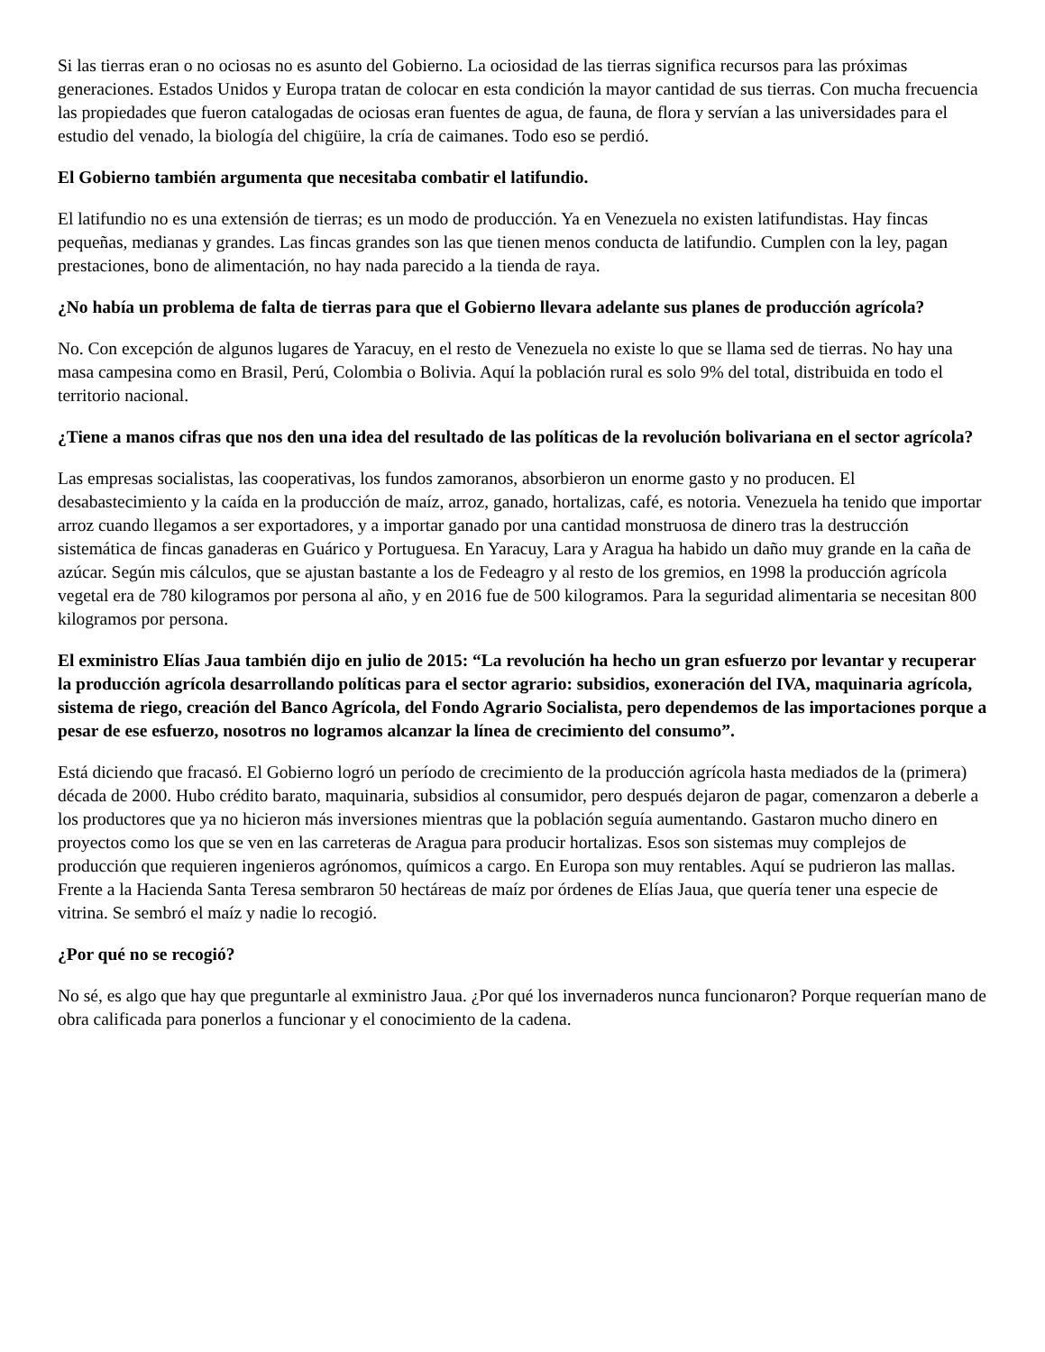Si las tierras eran o no ociosas no es asunto del Gobierno. La ociosidad de las tierras significa recursos para las próximas generaciones. Estados Unidos y Europa tratan de colocar en esta condición la mayor cantidad de sus tierras. Con mucha frecuencia las propiedades que fueron catalogadas de ociosas eran fuentes de agua, de fauna, de flora y servían a las universidades para el estudio del venado, la biología del chigüire, la cría de caimanes. Todo eso se perdió.
El Gobierno también argumenta que necesitaba combatir el latifundio.
El latifundio no es una extensión de tierras; es un modo de producción. Ya en Venezuela no existen latifundistas. Hay fincas pequeñas, medianas y grandes. Las fincas grandes son las que tienen menos conducta de latifundio. Cumplen con la ley, pagan prestaciones, bono de alimentación, no hay nada parecido a la tienda de raya.
¿No había un problema de falta de tierras para que el Gobierno llevara adelante sus planes de producción agrícola?
No. Con excepción de algunos lugares de Yaracuy, en el resto de Venezuela no existe lo que se llama sed de tierras. No hay una masa campesina como en Brasil, Perú, Colombia o Bolivia. Aquí la población rural es solo 9% del total, distribuida en todo el territorio nacional.
¿Tiene a manos cifras que nos den una idea del resultado de las políticas de la revolución bolivariana en el sector agrícola?
Las empresas socialistas, las cooperativas, los fundos zamoranos, absorbieron un enorme gasto y no producen. El desabastecimiento y la caída en la producción de maíz, arroz, ganado, hortalizas, café, es notoria. Venezuela ha tenido que importar arroz cuando llegamos a ser exportadores, y a importar ganado por una cantidad monstruosa de dinero tras la destrucción sistemática de fincas ganaderas en Guárico y Portuguesa. En Yaracuy, Lara y Aragua ha habido un daño muy grande en la caña de azúcar. Según mis cálculos, que se ajustan bastante a los de Fedeagro y al resto de los gremios, en 1998 la producción agrícola vegetal era de 780 kilogramos por persona al año, y en 2016 fue de 500 kilogramos. Para la seguridad alimentaria se necesitan 800 kilogramos por persona.
El exministro Elías Jaua también dijo en julio de 2015: “La revolución ha hecho un gran esfuerzo por levantar y recuperar la producción agrícola desarrollando políticas para el sector agrario: subsidios, exoneración del IVA, maquinaria agrícola, sistema de riego, creación del Banco Agrícola, del Fondo Agrario Socialista, pero dependemos de las importaciones porque a pesar de ese esfuerzo, nosotros no logramos alcanzar la línea de crecimiento del consumo”.
Está diciendo que fracasó. El Gobierno logró un período de crecimiento de la producción agrícola hasta mediados de la (primera) década de 2000. Hubo crédito barato, maquinaria, subsidios al consumidor, pero después dejaron de pagar, comenzaron a deberle a los productores que ya no hicieron más inversiones mientras que la población seguía aumentando. Gastaron mucho dinero en proyectos como los que se ven en las carreteras de Aragua para producir hortalizas. Esos son sistemas muy complejos de producción que requieren ingenieros agrónomos, químicos a cargo. En Europa son muy rentables. Aquí se pudrieron las mallas. Frente a la Hacienda Santa Teresa sembraron 50 hectáreas de maíz por órdenes de Elías Jaua, que quería tener una especie de vitrina. Se sembró el maíz y nadie lo recogió.
¿Por qué no se recogió?
No sé, es algo que hay que preguntarle al exministro Jaua. ¿Por qué los invernaderos nunca funcionaron? Porque requerían mano de obra calificada para ponerlos a funcionar y el conocimiento de la cadena.